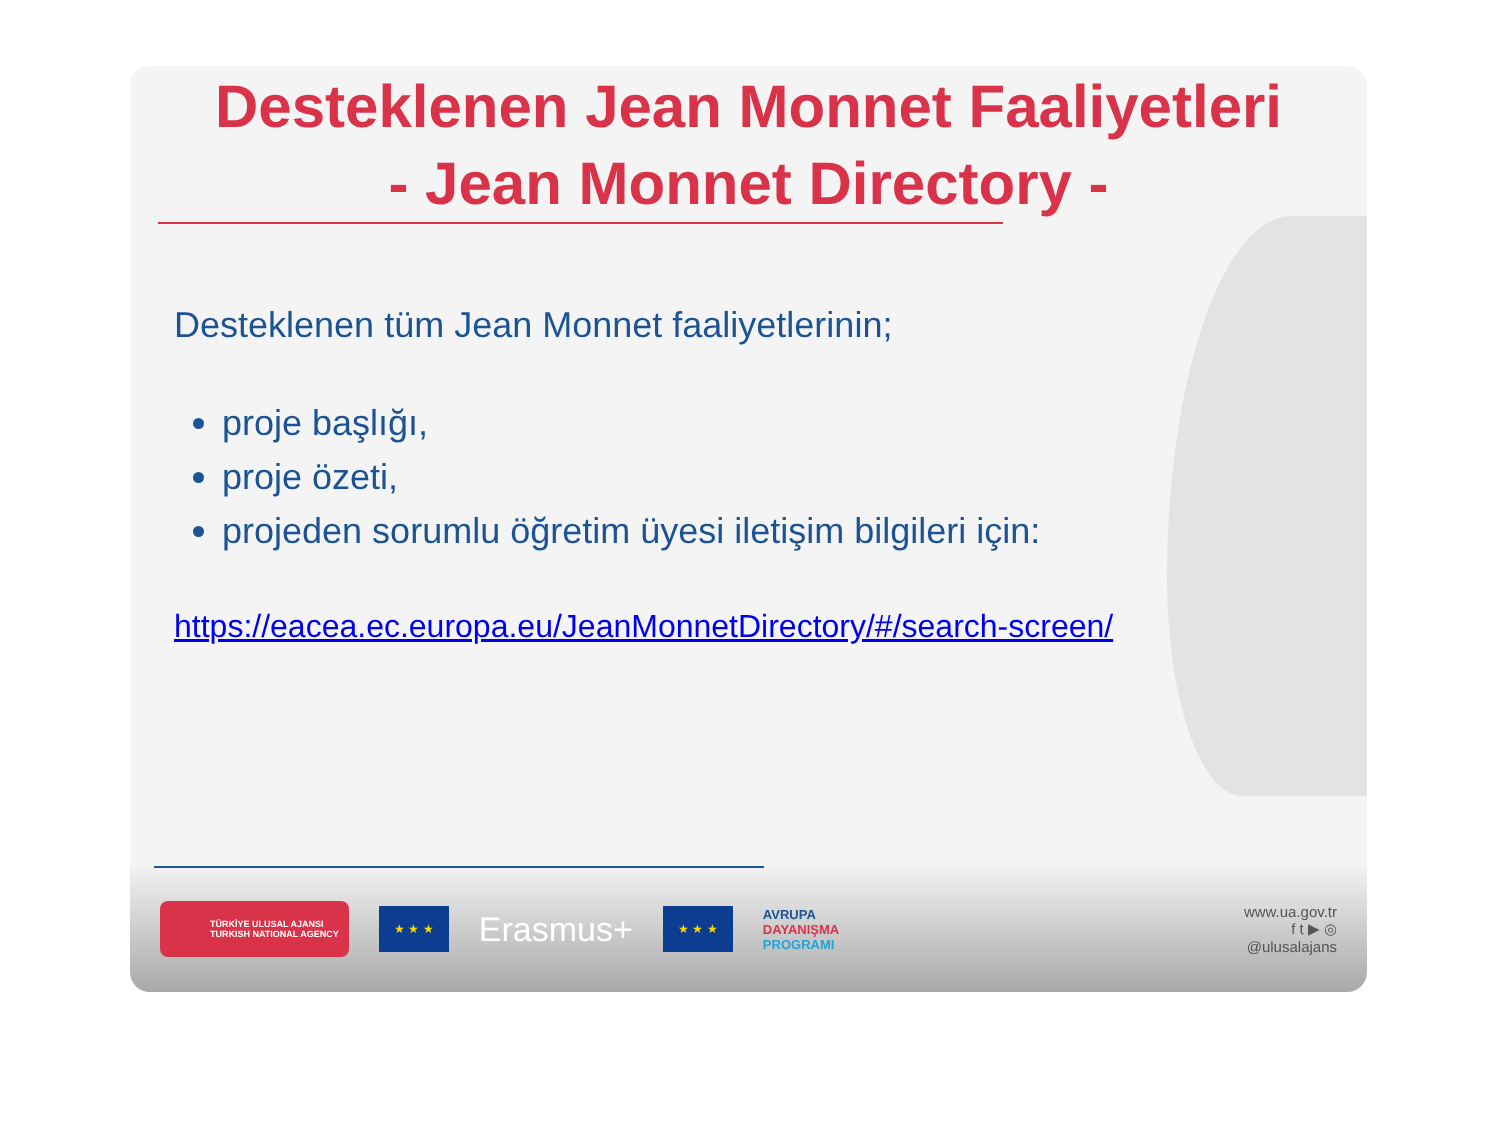Desteklenen Jean Monnet Faaliyetleri
- Jean Monnet Directory -
Desteklenen tüm Jean Monnet faaliyetlerinin;
proje başlığı,
proje özeti,
projeden sorumlu öğretim üyesi iletişim bilgileri için:
https://eacea.ec.europa.eu/JeanMonnetDirectory/#/search-screen/
TÜRKİYE ULUSAL AJANSI
TURKISH NATIONAL AGENCY
★ ★ ★
Erasmus+
★ ★ ★
AVRUPA
DAYANIŞMA
PROGRAMI
www.ua.gov.tr
f t ▶ ◎
@ulusalajans